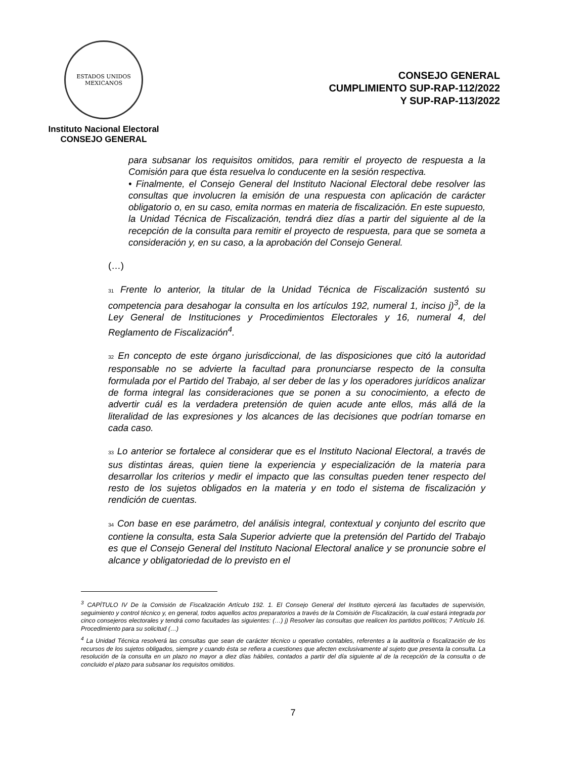ESTADOS UNIDOS MEXICANOS
Instituto Nacional Electoral
CONSEJO GENERAL
CONSEJO GENERAL
CUMPLIMIENTO SUP-RAP-112/2022
Y SUP-RAP-113/2022
para subsanar los requisitos omitidos, para remitir el proyecto de respuesta a la Comisión para que ésta resuelva lo conducente en la sesión respectiva.
• Finalmente, el Consejo General del Instituto Nacional Electoral debe resolver las consultas que involucren la emisión de una respuesta con aplicación de carácter obligatorio o, en su caso, emita normas en materia de fiscalización. En este supuesto, la Unidad Técnica de Fiscalización, tendrá diez días a partir del siguiente al de la recepción de la consulta para remitir el proyecto de respuesta, para que se someta a consideración y, en su caso, a la aprobación del Consejo General.
(…)
31 Frente lo anterior, la titular de la Unidad Técnica de Fiscalización sustentó su competencia para desahogar la consulta en los artículos 192, numeral 1, inciso j)<sup>3</sup>, de la Ley General de Instituciones y Procedimientos Electorales y 16, numeral 4, del Reglamento de Fiscalización<sup>4</sup>.
32 En concepto de este órgano jurisdiccional, de las disposiciones que citó la autoridad responsable no se advierte la facultad para pronunciarse respecto de la consulta formulada por el Partido del Trabajo, al ser deber de las y los operadores jurídicos analizar de forma integral las consideraciones que se ponen a su conocimiento, a efecto de advertir cuál es la verdadera pretensión de quien acude ante ellos, más allá de la literalidad de las expresiones y los alcances de las decisiones que podrían tomarse en cada caso.
33 Lo anterior se fortalece al considerar que es el Instituto Nacional Electoral, a través de sus distintas áreas, quien tiene la experiencia y especialización de la materia para desarrollar los criterios y medir el impacto que las consultas pueden tener respecto del resto de los sujetos obligados en la materia y en todo el sistema de fiscalización y rendición de cuentas.
34 Con base en ese parámetro, del análisis integral, contextual y conjunto del escrito que contiene la consulta, esta Sala Superior advierte que la pretensión del Partido del Trabajo es que el Consejo General del Instituto Nacional Electoral analice y se pronuncie sobre el alcance y obligatoriedad de lo previsto en el
<sup>3</sup> CAPÍTULO IV De la Comisión de Fiscalización Artículo 192. 1. El Consejo General del Instituto ejercerá las facultades de supervisión, seguimiento y control técnico y, en general, todos aquellos actos preparatorios a través de la Comisión de Fiscalización, la cual estará integrada por cinco consejeros electorales y tendrá como facultades las siguientes: (…) j) Resolver las consultas que realicen los partidos políticos; 7 Artículo 16. Procedimiento para su solicitud (…)
<sup>4</sup> La Unidad Técnica resolverá las consultas que sean de carácter técnico u operativo contables, referentes a la auditoría o fiscalización de los recursos de los sujetos obligados, siempre y cuando ésta se refiera a cuestiones que afecten exclusivamente al sujeto que presenta la consulta. La resolución de la consulta en un plazo no mayor a diez días hábiles, contados a partir del día siguiente al de la recepción de la consulta o de concluido el plazo para subsanar los requisitos omitidos.
7